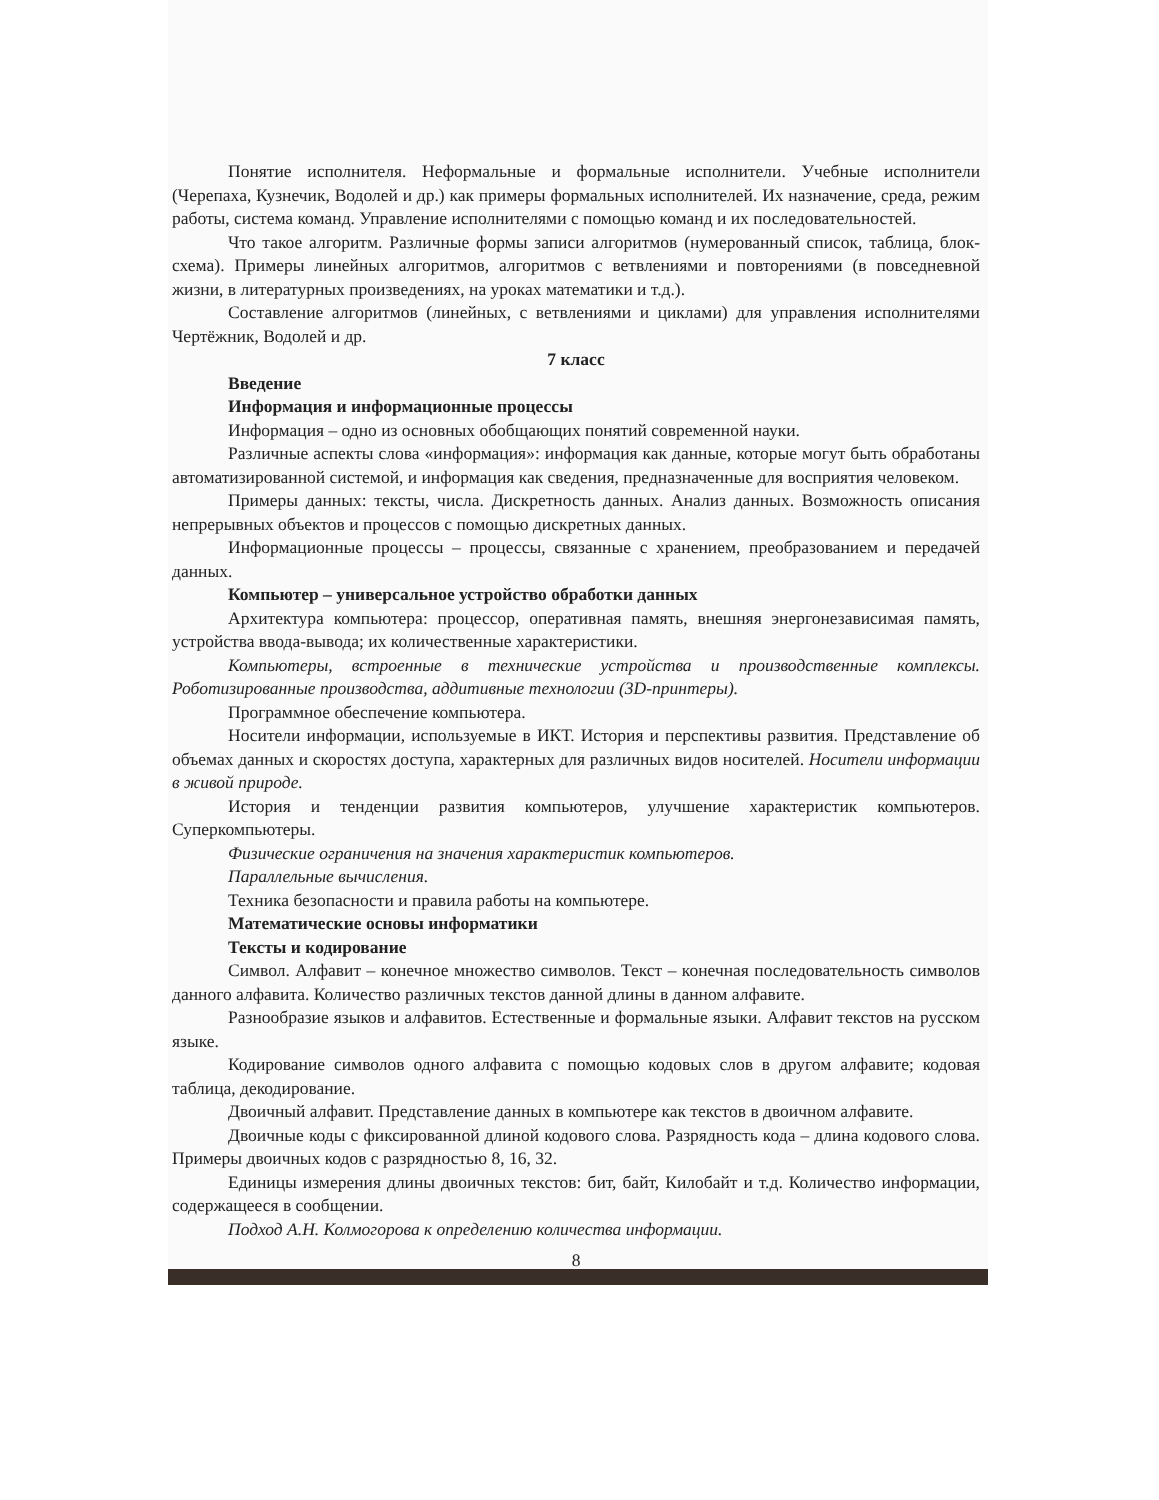Понятие исполнителя. Неформальные и формальные исполнители. Учебные исполнители (Черепаха, Кузнечик, Водолей и др.) как примеры формальных исполнителей. Их назначение, среда, режим работы, система команд. Управление исполнителями с помощью команд и их последовательностей.
Что такое алгоритм. Различные формы записи алгоритмов (нумерованный список, таблица, блок-схема). Примеры линейных алгоритмов, алгоритмов с ветвлениями и повторениями (в повседневной жизни, в литературных произведениях, на уроках математики и т.д.).
Составление алгоритмов (линейных, с ветвлениями и циклами) для управления исполнителями Чертёжник, Водолей и др.
7 класс
Введение
Информация и информационные процессы
Информация – одно из основных обобщающих понятий современной науки.
Различные аспекты слова «информация»: информация как данные, которые могут быть обработаны автоматизированной системой, и информация как сведения, предназначенные для восприятия человеком.
Примеры данных: тексты, числа. Дискретность данных. Анализ данных. Возможность описания непрерывных объектов и процессов с помощью дискретных данных.
Информационные процессы – процессы, связанные с хранением, преобразованием и передачей данных.
Компьютер – универсальное устройство обработки данных
Архитектура компьютера: процессор, оперативная память, внешняя энергонезависимая память, устройства ввода-вывода; их количественные характеристики.
Компьютеры, встроенные в технические устройства и производственные комплексы. Роботизированные производства, аддитивные технологии (3D-принтеры).
Программное обеспечение компьютера.
Носители информации, используемые в ИКТ. История и перспективы развития. Представление об объемах данных и скоростях доступа, характерных для различных видов носителей. Носители информации в живой природе.
История и тенденции развития компьютеров, улучшение характеристик компьютеров. Суперкомпьютеры.
Физические ограничения на значения характеристик компьютеров.
Параллельные вычисления.
Техника безопасности и правила работы на компьютере.
Математические основы информатики
Тексты и кодирование
Символ. Алфавит – конечное множество символов. Текст – конечная последовательность символов данного алфавита. Количество различных текстов данной длины в данном алфавите.
Разнообразие языков и алфавитов. Естественные и формальные языки. Алфавит текстов на русском языке.
Кодирование символов одного алфавита с помощью кодовых слов в другом алфавите; кодовая таблица, декодирование.
Двоичный алфавит. Представление данных в компьютере как текстов в двоичном алфавите.
Двоичные коды с фиксированной длиной кодового слова. Разрядность кода – длина кодового слова. Примеры двоичных кодов с разрядностью 8, 16, 32.
Единицы измерения длины двоичных текстов: бит, байт, Килобайт и т.д. Количество информации, содержащееся в сообщении.
Подход А.Н. Колмогорова к определению количества информации.
8